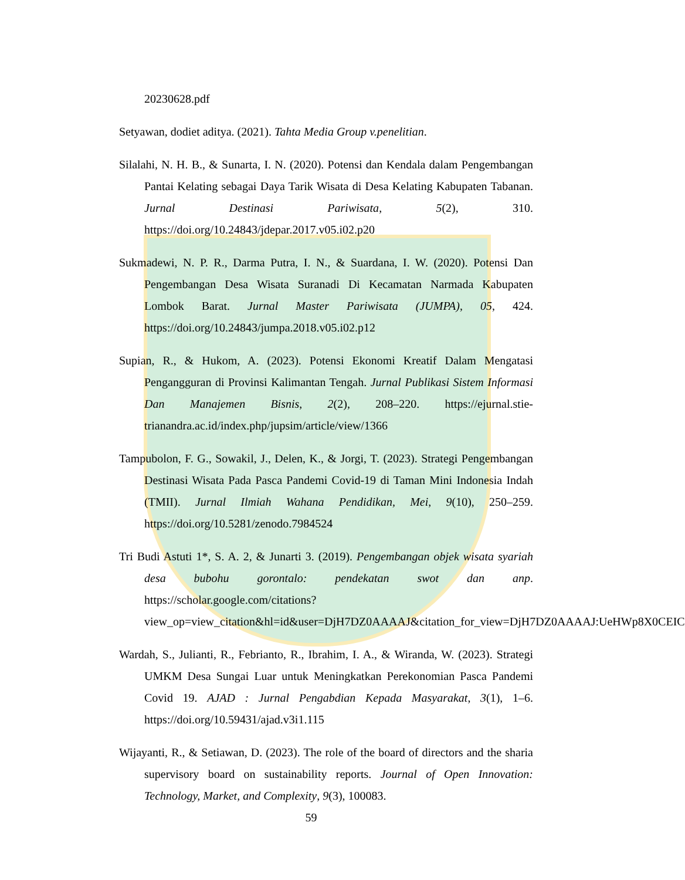20230628.pdf
Setyawan, dodiet aditya. (2021). Tahta Media Group v.penelitian.
Silalahi, N. H. B., & Sunarta, I. N. (2020). Potensi dan Kendala dalam Pengembangan Pantai Kelating sebagai Daya Tarik Wisata di Desa Kelating Kabupaten Tabanan. Jurnal Destinasi Pariwisata, 5(2), 310. https://doi.org/10.24843/jdepar.2017.v05.i02.p20
Sukmadewi, N. P. R., Darma Putra, I. N., & Suardana, I. W. (2020). Potensi Dan Pengembangan Desa Wisata Suranadi Di Kecamatan Narmada Kabupaten Lombok Barat. Jurnal Master Pariwisata (JUMPA), 05, 424. https://doi.org/10.24843/jumpa.2018.v05.i02.p12
Supian, R., & Hukom, A. (2023). Potensi Ekonomi Kreatif Dalam Mengatasi Pengangguran di Provinsi Kalimantan Tengah. Jurnal Publikasi Sistem Informasi Dan Manajemen Bisnis, 2(2), 208–220. https://ejurnal.stie-trianandra.ac.id/index.php/jupsim/article/view/1366
Tampubolon, F. G., Sowakil, J., Delen, K., & Jorgi, T. (2023). Strategi Pengembangan Destinasi Wisata Pada Pasca Pandemi Covid-19 di Taman Mini Indonesia Indah (TMII). Jurnal Ilmiah Wahana Pendidikan, Mei, 9(10), 250–259. https://doi.org/10.5281/zenodo.7984524
Tri Budi Astuti 1*, S. A. 2, & Junarti 3. (2019). Pengembangan objek wisata syariah desa bubohu gorontalo: pendekatan swot dan anp. https://scholar.google.com/citations?view_op=view_citation&hl=id&user=DjH7DZ0AAAAJ&citation_for_view=DjH7DZ0AAAAJ:UeHWp8X0CEIC
Wardah, S., Julianti, R., Febrianto, R., Ibrahim, I. A., & Wiranda, W. (2023). Strategi UMKM Desa Sungai Luar untuk Meningkatkan Perekonomian Pasca Pandemi Covid 19. AJAD : Jurnal Pengabdian Kepada Masyarakat, 3(1), 1–6. https://doi.org/10.59431/ajad.v3i1.115
Wijayanti, R., & Setiawan, D. (2023). The role of the board of directors and the sharia supervisory board on sustainability reports. Journal of Open Innovation: Technology, Market, and Complexity, 9(3), 100083.
59